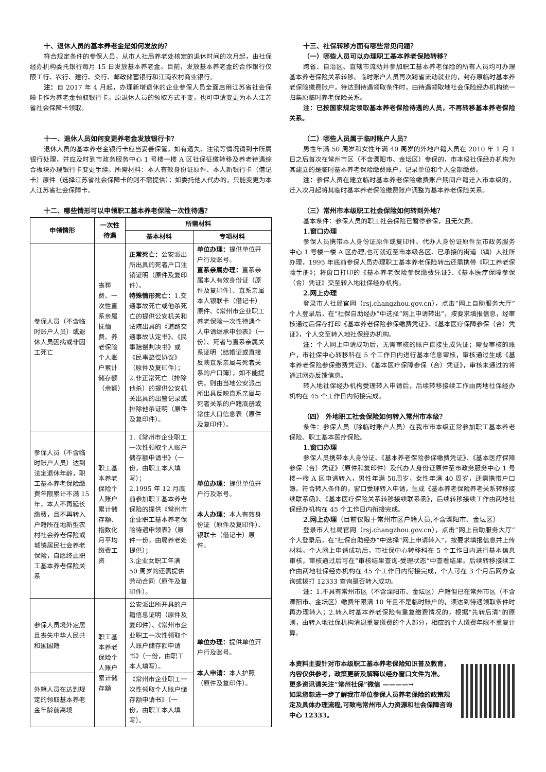十、退休人员的基本养老金是如何发放的？
符合规定条件的参保人员，从市人社局养老处核定的退休时间的次月起，由社保经办机构委托银行每月 15 日发放基本养老金。目前，发放基本养老金的合作银行仅限工行、农行、建行、交行、邮政储蓄银行和江南农村商业银行。
注：自 2017 年 4 月起，办理新增退休的企业参保人员全面启用江苏省社会保障卡作为养老金领取银行卡。原退休人员的领取方式不变，也可申请变更为本人江苏省社会保障卡领取。
十一、退休人员如何变更养老金发放银行卡？
退休人员的基本养老金银行卡应当妥善保管，如有遗失、注销等情况请到卡所属银行处理，并应及时到市政务服务中心 1 号楼一楼 A 区社保征缴转移及养老待遇综合板块办理银行卡变更手续。所需材料：本人有效身份证原件、本人新银行卡（借记卡）原件（选择江苏省社会保障卡的则不需提供）；如委托他人代办的，只能变更为本人江苏省社会保障卡。
十二、哪些情形可以申领职工基本养老保险一次性待遇？
| 申领情形 | 一次性待遇 | 所需材料 | |
| --- | --- | --- | --- |
| | | 基本材料 | 专项材料 |
| 参保人员（不含临时账户人员）或退休人员因病或非因工死亡 | 丧葬费、一次性直系亲属抚恤费、养老保险个人账户累计储存额（余额） | 正常死亡： 公安派出所出具的死者户口注销证明（原件及复印件）。 特殊情形死亡： 1.交通事故死亡或他杀死亡的提供公安机关和法院出具的《道路交通事故认定书》、《民事赔偿判决书》或《民事赔偿协议》（原件及复印件）；2.非正常死亡（排除他杀）的提供公安机关出具的出警记录或排除他杀证明（原件及复印件）。 | 单位办理： 提供单位开户行及账号。 直系亲属办理： 直系亲属本人有效身份证（原件及复印件）、直系亲属本人银联卡（借记卡）原件、《常州市企业职工养老保险一次性待遇个人申请继承申领表》（一份）、死者与直系亲属关系证明（结婚证或直接反映直系亲属与死者关系的户口簿），如不能提供，则由当地公安派出所出具反映直系亲属与死者关系的户籍底册或常住人口信息表（原件及复印件）。 |
| 参保人员（不含临时账户人员）达到法定退休年龄，职工基本养老保险缴费年限累计不满 15 年，本人不再延长缴费，且不再转入户籍所在地新型农村社会养老保险或城镇居民社会养老保险，自愿终止职工基本养老保险关系 | 职工基本养老保险个人账户累计储存额、指数化月平均缴费工资 | 1.《常州市企业职工一次性领取个人账户储存额申请书》（一份，由职工本人填写）； 2.1995 年 12 月底前参加职工基本养老保险的提供《常州市企业职工基本养老保险待遇申领表》（原件一份，由局养老处提供）； 3.企业女职工年满 50 周岁的还需提供劳动合同（原件及复印件）。 | 单位办理： 提供单位开户行及账号。 本人办理： 本人有效身份证（原件及复印件）、银联卡（借记卡）原件。 |
| 参保人员境外定居且丧失中华人民共和国国籍 | 职工基本养老保险个人账户累计储存额 | 公安派出所开具的户籍信息证明（原件及复印件）、《常州市企业职工一次性领取个人账户储存额申请书》（一份，由职工本人填写）。 | 单位办理： 提供单位开户行及账号。 本人申请： 本人护照（原件及复印件）。 |
| 外籍人员在达到规定的领取基本养老金年龄前离境 | | 《常州市企业职工一次性领取个人账户储存额申请书》（一份，由职工本人填写）。 | |
十三、社保转移方面有哪些常见问题？
（一）哪些人员可以办理职工基本养老保险转移？
跨省、自治区、直辖市流动并参加职工基本养老保险的所有人员均可办理基本养老保险关系转移。临时账户人员再次跨省流动就业的，封存原临时基本养老保险缴费账户，待达到待遇领取条件时，由待遇领取地社会保险经办机构统一归集原临时养老保险关系。
注：已按国家规定领取基本养老保险待遇的人员，不再转移基本养老保险关系。
（二）哪些人员属于临时账户人员？
男性年满 50 周岁和女性年满 40 周岁的外地户籍人员在 2010 年 1 月 1 日之后首次在常州市区（不含溧阳市、金坛区）参保的，市本级社保经办机构为其建立的是临时基本养老保险缴费账户，记录单位和个人全部缴费。
注：参保人员在建立临时基本养老保险缴费账户期间户籍迁入市本级的，迁入次月起将其临时基本养老保险缴费账户调整为基本养老保险关系。
（三）常州市本级职工社会保险如何转到外地？
基本条件：参保人员的职工社会保险已暂停参保，且无欠费。
1.窗口办理
参保人员携带本人身份证原件或复印件、代办人身份证原件至市政务服务中心 1 号楼一楼 A 区办理,也可就近至市本级各区、已承接的街道（镇）人社所办理，1995 年底前参保人员办理职工基本养老保险转出还需携带《职工养老保险手册》；将窗口打印的《基本养老保险参保缴费凭证》、《基本医疗保障参保（合）凭证》交至转入地社保经办机构。
2.网上办理
登录市人社局官网（rsj.changzhou.gov.cn），点击“网上自助服务大厅”个人登录后，在“社保自助经办”中选择“网上申请转出”，按要求填报信息，经审核通过后保存打印《基本养老保险参保缴费凭证》、《基本医疗保障参保（合）凭证》，个人交至转入地社保经办机构。
注：个人网上申请成功后，无需审核的账户直接生成凭证；需要审核的账户，市社保中心转移科在 5 个工作日内进行基本信息审核，审核通过生成《基本养老保险参保缴费凭证》、《基本医疗保障参保（合）凭证》，审核未通过的将通过网办反馈信息。
转入地社保经办机构受理转入申请后，后续转移接续工作由两地社保经办机构在 45 个工作日内衔接完成。
（四） 外地职工社会保险如何转入常州市本级？
条件：参保人员（除临时账户人员）在我市市本级正常参加职工基本养老保险、职工基本医疗保险。
1.窗口办理
参保人员携带本人身份证、《基本养老保险参保缴费凭证》、《基本医疗保障参保（合）凭证》（原件和复印件）及代办人身份证原件至市政务服务中心 1 号楼一楼 A 区申请转入，男性年满 50周岁，女性年满 40 周岁，还需携带户口簿。符合转入条件的，窗口受理转入申请，生成《基本养老保险养老关系转移接续联系函》、《基本医疗保险关系转移接续联系函》，后续转移接续工作由两地社保经办机构在 45 个工作日内衔接完成。
2.网上办理（目前仅限于常州市区户籍人员,不含溧阳市、金坛区）
登录市人社局官网（rsj.changzhou.gov.cn），点击“网上自助服务大厅”个人登录后，在“社保自助经办”中选择“网上申请转入”，按要求填报信息并上传材料。个人网上申请成功后，市社保中心转移科在 5 个工作日内进行基本信息审核，审核通过后可在“审核结果查询-受理状态”中查看结果。后续转移接续工作由两地社保经办机构在 45 个工作日内衔接完成，个人可在 3 个月后网办查询或拨打 12333 查询是否转入成功。
注：1.不具有常州市区（不含溧阳市、金坛区）户籍但已在常州市区（不含溧阳市、金坛区）缴费年限满 10 年且不是临时账户的，须达到待遇领取条件时再办理转入；2.转入时基本养老保险有重复缴费情况的，根据“先转后清”的原则，由转入地社保机构清退重复缴费的个人部分，相应的个人缴费年限不重复计算。
本资料主要针对市本级职工基本养老保险知识普及教育，内容仅供参考，政策更新及解释以经办窗口文件为准。
更多资讯请关注“常州社保”微信 ————→
如果您想进一步了解我市单位参保人员养老保险的政策规定及具体办理流程,可致电常州市人力资源和社会保障咨询中心 12333。